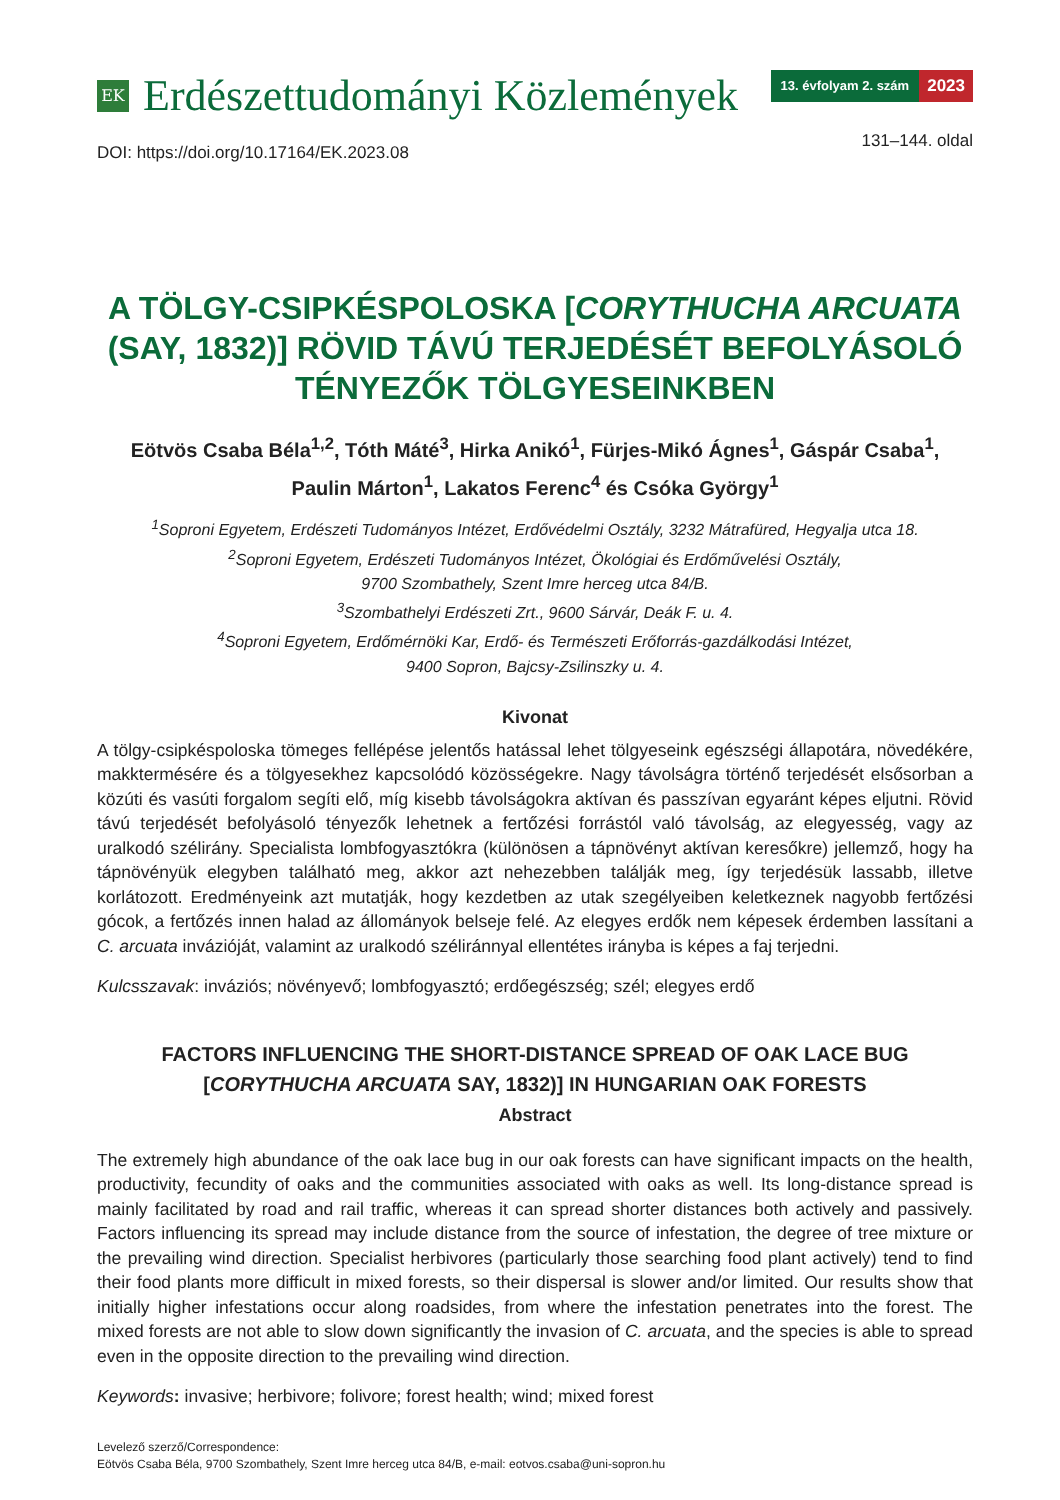EK
Erdészettudományi Közlemények
13. évfolyam 2. szám 2023
DOI: https://doi.org/10.17164/EK.2023.08
131–144. oldal
A TÖLGY-CSIPKÉSPOLOSKA [CORYTHUCHA ARCUATA (SAY, 1832)] RÖVID TÁVÚ TERJEDÉSÉT BEFOLYÁSOLÓ TÉNYEZŐK TÖLGYESEINKBEN
Eötvös Csaba Béla<sup>1,2</sup>, Tóth Máté<sup>3</sup>, Hirka Anikó<sup>1</sup>, Fürjes-Mikó Ágnes<sup>1</sup>, Gáspár Csaba<sup>1</sup>,
Paulin Márton<sup>1</sup>, Lakatos Ferenc<sup>4</sup> és Csóka György<sup>1</sup>
<sup>1</sup> Soproni Egyetem, Erdészeti Tudományos Intézet, Erdővédelmi Osztály, 3232 Mátrafüred, Hegyalja utca 18.
<sup>2</sup> Soproni Egyetem, Erdészeti Tudományos Intézet, Ökológiai és Erdőművelési Osztály,
9700 Szombathely, Szent Imre herceg utca 84/B.
<sup>3</sup> Szombathelyi Erdészeti Zrt., 9600 Sárvár, Deák F. u. 4.
<sup>4</sup> Soproni Egyetem, Erdőmérnöki Kar, Erdő- és Természeti Erőforrás-gazdálkodási Intézet,
9400 Sopron, Bajcsy-Zsilinszky u. 4.
Kivonat
A tölgy-csipkéspoloska tömeges fellépése jelentős hatással lehet tölgyeseink egészségi állapotára, növedékére, makktermésére és a tölgyesekhez kapcsolódó közösségekre. Nagy távolságra történő terjedését elsősorban a közúti és vasúti forgalom segíti elő, míg kisebb távolságokra aktívan és passzívan egyaránt képes eljutni. Rövid távú terjedését befolyásoló tényezők lehetnek a fertőzési forrástól való távolság, az elegyesség, vagy az uralkodó szélirány. Specialista lombfogyasztókra (különösen a tápnövényt aktívan keresőkre) jellemző, hogy ha tápnövényük elegyben található meg, akkor azt nehezebben találják meg, így terjedésük lassabb, illetve korlátozott. Eredményeink azt mutatják, hogy kezdetben az utak szegélyeiben keletkeznek nagyobb fertőzési gócok, a fertőzés innen halad az állományok belseje felé. Az elegyes erdők nem képesek érdemben lassítani a C. arcuata invázióját, valamint az uralkodó széliránnyal ellentétes irányba is képes a faj terjedni.
Kulcsszavak: inváziós; növényevő; lombfogyasztó; erdőegészség; szél; elegyes erdő
FACTORS INFLUENCING THE SHORT-DISTANCE SPREAD OF OAK LACE BUG
[CORYTHUCHA ARCUATA SAY, 1832)] IN HUNGARIAN OAK FORESTS
Abstract
The extremely high abundance of the oak lace bug in our oak forests can have significant impacts on the health, productivity, fecundity of oaks and the communities associated with oaks as well. Its long-distance spread is mainly facilitated by road and rail traffic, whereas it can spread shorter distances both actively and passively. Factors influencing its spread may include distance from the source of infestation, the degree of tree mixture or the prevailing wind direction. Specialist herbivores (particularly those searching food plant actively) tend to find their food plants more difficult in mixed forests, so their dispersal is slower and/or limited. Our results show that initially higher infestations occur along roadsides, from where the infestation penetrates into the forest. The mixed forests are not able to slow down significantly the invasion of C. arcuata, and the species is able to spread even in the opposite direction to the prevailing wind direction.
Keywords: invasive; herbivore; folivore; forest health; wind; mixed forest
Levelező szerző/Correspondence:
Eötvös Csaba Béla, 9700 Szombathely, Szent Imre herceg utca 84/B, e-mail: eotvos.csaba@uni-sopron.hu